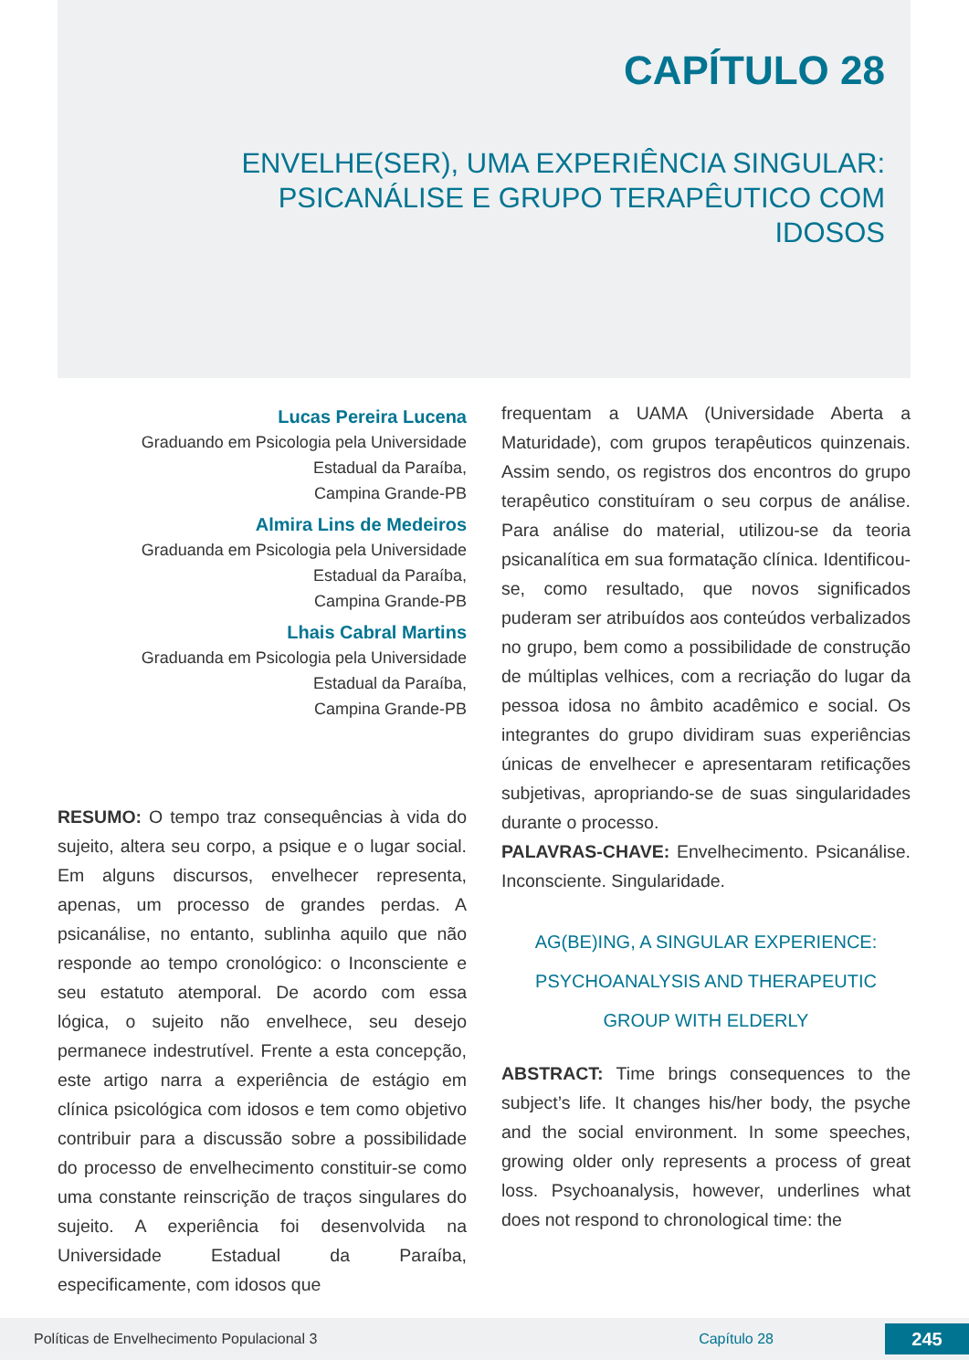CAPÍTULO 28
ENVELHE(SER), UMA EXPERIÊNCIA SINGULAR:
PSICANÁLISE E GRUPO TERAPÊUTICO COM
IDOSOS
Lucas Pereira Lucena
Graduando em Psicologia pela Universidade
Estadual da Paraíba,
Campina Grande-PB
Almira Lins de Medeiros
Graduanda em Psicologia pela Universidade
Estadual da Paraíba,
Campina Grande-PB
Lhais Cabral Martins
Graduanda em Psicologia pela Universidade
Estadual da Paraíba,
Campina Grande-PB
RESUMO: O tempo traz consequências à vida do sujeito, altera seu corpo, a psique e o lugar social. Em alguns discursos, envelhecer representa, apenas, um processo de grandes perdas. A psicanálise, no entanto, sublinha aquilo que não responde ao tempo cronológico: o Inconsciente e seu estatuto atemporal. De acordo com essa lógica, o sujeito não envelhece, seu desejo permanece indestrutível. Frente a esta concepção, este artigo narra a experiência de estágio em clínica psicológica com idosos e tem como objetivo contribuir para a discussão sobre a possibilidade do processo de envelhecimento constituir-se como uma constante reinscrição de traços singulares do sujeito. A experiência foi desenvolvida na Universidade Estadual da Paraíba, especificamente, com idosos que
frequentam a UAMA (Universidade Aberta a Maturidade), com grupos terapêuticos quinzenais. Assim sendo, os registros dos encontros do grupo terapêutico constituíram o seu corpus de análise. Para análise do material, utilizou-se da teoria psicanalítica em sua formatação clínica. Identificou-se, como resultado, que novos significados puderam ser atribuídos aos conteúdos verbalizados no grupo, bem como a possibilidade de construção de múltiplas velhices, com a recriação do lugar da pessoa idosa no âmbito acadêmico e social. Os integrantes do grupo dividiram suas experiências únicas de envelhecer e apresentaram retificações subjetivas, apropriando-se de suas singularidades durante o processo.
PALAVRAS-CHAVE: Envelhecimento. Psicanálise. Inconsciente. Singularidade.
AG(BE)ING, A SINGULAR EXPERIENCE:
PSYCHOANALYSIS AND THERAPEUTIC
GROUP WITH ELDERLY
ABSTRACT: Time brings consequences to the subject’s life. It changes his/her body, the psyche and the social environment. In some speeches, growing older only represents a process of great loss. Psychoanalysis, however, underlines what does not respond to chronological time: the
Políticas de Envelhecimento Populacional 3 Capítulo 28 245